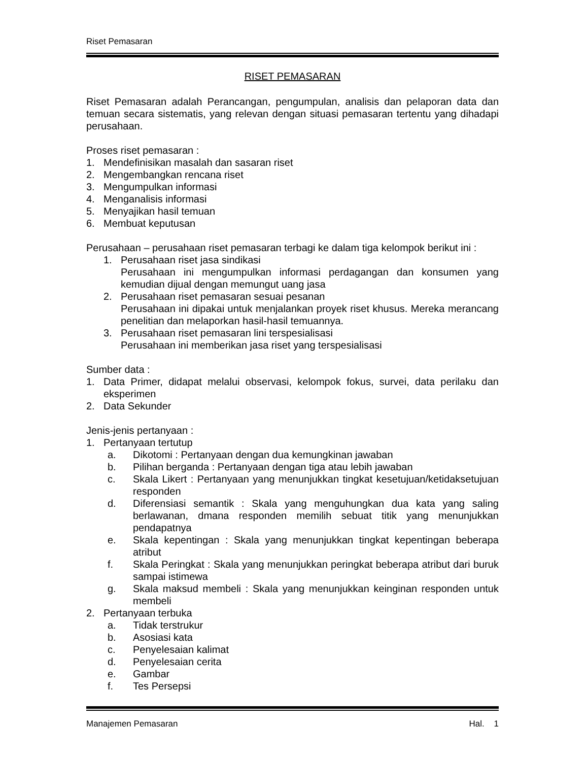Riset Pemasaran
RISET PEMASARAN
Riset Pemasaran adalah Perancangan, pengumpulan, analisis dan pelaporan data dan temuan secara sistematis, yang relevan dengan situasi pemasaran tertentu yang dihadapi perusahaan.
Proses riset pemasaran :
1. Mendefinisikan masalah dan sasaran riset
2. Mengembangkan rencana riset
3. Mengumpulkan informasi
4. Menganalisis informasi
5. Menyajikan hasil temuan
6. Membuat keputusan
Perusahaan – perusahaan riset pemasaran terbagi ke dalam tiga kelompok berikut ini :
1. Perusahaan riset jasa sindikasi
Perusahaan ini mengumpulkan informasi perdagangan dan konsumen yang kemudian dijual dengan memungut uang jasa
2. Perusahaan riset pemasaran sesuai pesanan
Perusahaan ini dipakai untuk menjalankan proyek riset khusus. Mereka merancang penelitian dan melaporkan hasil-hasil temuannya.
3. Perusahaan riset pemasaran lini terspesialisasi
Perusahaan ini memberikan jasa riset yang terspesialisasi
Sumber data :
1. Data Primer, didapat melalui observasi, kelompok fokus, survei, data perilaku dan eksperimen
2. Data Sekunder
Jenis-jenis pertanyaan :
1. Pertanyaan tertutup
a. Dikotomi : Pertanyaan dengan dua kemungkinan jawaban
b. Pilihan berganda : Pertanyaan dengan tiga atau lebih jawaban
c. Skala Likert : Pertanyaan yang menunjukkan tingkat kesetujuan/ketidaksetujuan responden
d. Diferensiasi semantik : Skala yang menguhungkan dua kata yang saling berlawanan, dmana responden memilih sebuat titik yang menunjukkan pendapatnya
e. Skala kepentingan : Skala yang menunjukkan tingkat kepentingan beberapa atribut
f. Skala Peringkat : Skala yang menunjukkan peringkat beberapa atribut dari buruk sampai istimewa
g. Skala maksud membeli : Skala yang menunjukkan keinginan responden untuk membeli
2. Pertanyaan terbuka
a. Tidak terstrukur
b. Asosiasi kata
c. Penyelesaian kalimat
d. Penyelesaian cerita
e. Gambar
f. Tes Persepsi
Manajemen Pemasaran Hal. 1